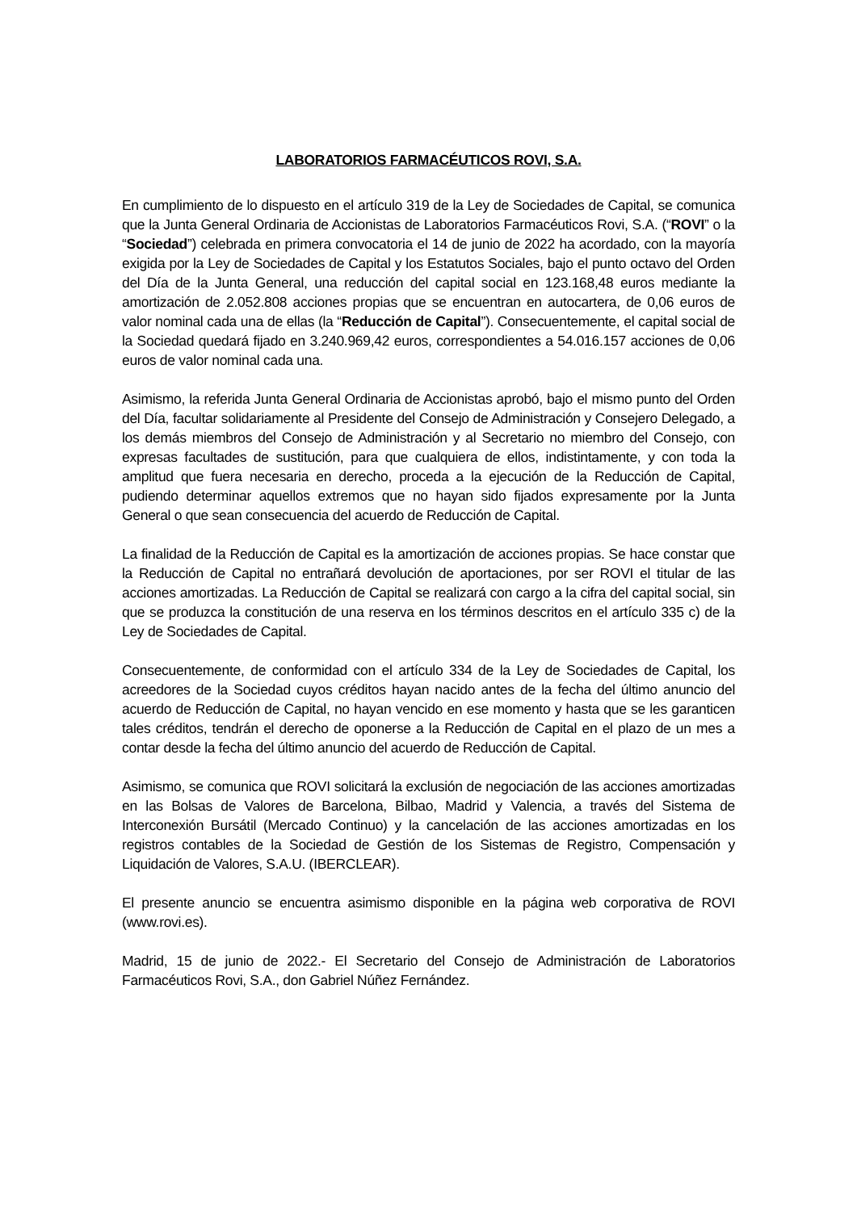LABORATORIOS FARMACÉUTICOS ROVI, S.A.
En cumplimiento de lo dispuesto en el artículo 319 de la Ley de Sociedades de Capital, se comunica que la Junta General Ordinaria de Accionistas de Laboratorios Farmacéuticos Rovi, S.A. (“ROVI” o la “Sociedad”) celebrada en primera convocatoria el 14 de junio de 2022 ha acordado, con la mayoría exigida por la Ley de Sociedades de Capital y los Estatutos Sociales, bajo el punto octavo del Orden del Día de la Junta General, una reducción del capital social en 123.168,48 euros mediante la amortización de 2.052.808 acciones propias que se encuentran en autocartera, de 0,06 euros de valor nominal cada una de ellas (la “Reducción de Capital”). Consecuentemente, el capital social de la Sociedad quedará fijado en 3.240.969,42 euros, correspondientes a 54.016.157 acciones de 0,06 euros de valor nominal cada una.
Asimismo, la referida Junta General Ordinaria de Accionistas aprobó, bajo el mismo punto del Orden del Día, facultar solidariamente al Presidente del Consejo de Administración y Consejero Delegado, a los demás miembros del Consejo de Administración y al Secretario no miembro del Consejo, con expresas facultades de sustitución, para que cualquiera de ellos, indistintamente, y con toda la amplitud que fuera necesaria en derecho, proceda a la ejecución de la Reducción de Capital, pudiendo determinar aquellos extremos que no hayan sido fijados expresamente por la Junta General o que sean consecuencia del acuerdo de Reducción de Capital.
La finalidad de la Reducción de Capital es la amortización de acciones propias. Se hace constar que la Reducción de Capital no entrañará devolución de aportaciones, por ser ROVI el titular de las acciones amortizadas. La Reducción de Capital se realizará con cargo a la cifra del capital social, sin que se produzca la constitución de una reserva en los términos descritos en el artículo 335 c) de la Ley de Sociedades de Capital.
Consecuentemente, de conformidad con el artículo 334 de la Ley de Sociedades de Capital, los acreedores de la Sociedad cuyos créditos hayan nacido antes de la fecha del último anuncio del acuerdo de Reducción de Capital, no hayan vencido en ese momento y hasta que se les garanticen tales créditos, tendrán el derecho de oponerse a la Reducción de Capital en el plazo de un mes a contar desde la fecha del último anuncio del acuerdo de Reducción de Capital.
Asimismo, se comunica que ROVI solicitará la exclusión de negociación de las acciones amortizadas en las Bolsas de Valores de Barcelona, Bilbao, Madrid y Valencia, a través del Sistema de Interconexión Bursátil (Mercado Continuo) y la cancelación de las acciones amortizadas en los registros contables de la Sociedad de Gestión de los Sistemas de Registro, Compensación y Liquidación de Valores, S.A.U. (IBERCLEAR).
El presente anuncio se encuentra asimismo disponible en la página web corporativa de ROVI (www.rovi.es).
Madrid, 15 de junio de 2022.- El Secretario del Consejo de Administración de Laboratorios Farmacéuticos Rovi, S.A., don Gabriel Núñez Fernández.